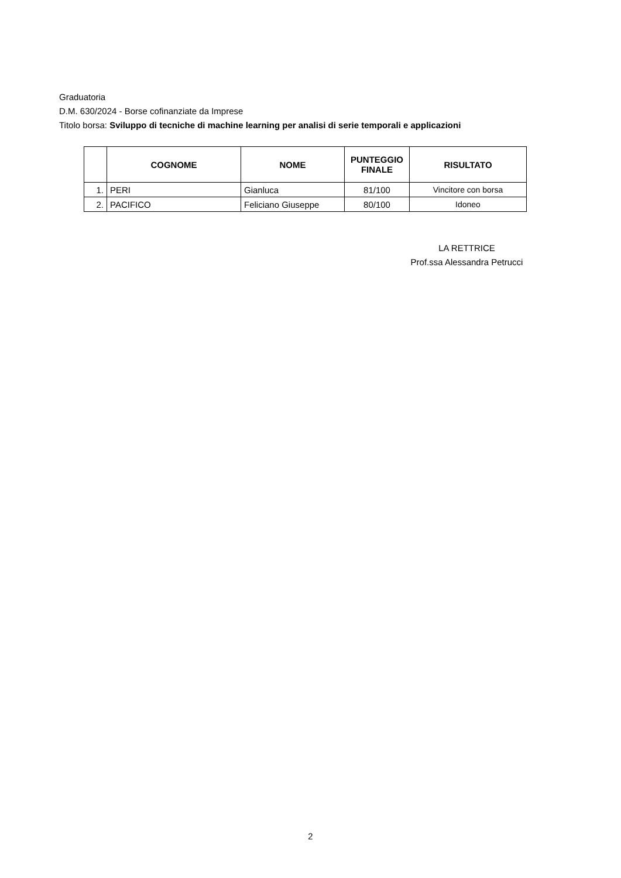Graduatoria
D.M. 630/2024 - Borse cofinanziate da Imprese
Titolo borsa: Sviluppo di tecniche di machine learning per analisi di serie temporali e applicazioni
| | COGNOME | NOME | PUNTEGGIO FINALE | RISULTATO |
| --- | --- | --- | --- | --- |
| 1. | PERI | Gianluca | 81/100 | Vincitore con borsa |
| 2. | PACIFICO | Feliciano Giuseppe | 80/100 | Idoneo |
LA RETTRICE
Prof.ssa Alessandra Petrucci
2